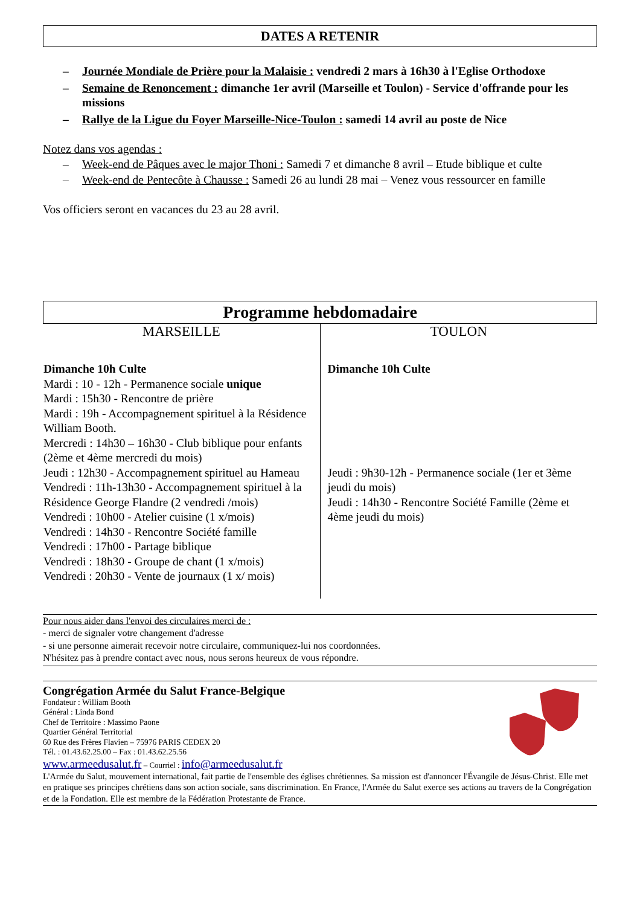DATES A RETENIR
– Journée Mondiale de Prière pour la Malaisie : vendredi 2 mars à 16h30 à l'Eglise Orthodoxe
– Semaine de Renoncement : dimanche 1er avril (Marseille et Toulon) - Service d'offrande pour les missions
– Rallye de la Ligue du Foyer Marseille-Nice-Toulon : samedi 14 avril au poste de Nice
Notez dans vos agendas :
– Week-end de Pâques avec le major Thoni : Samedi 7 et dimanche 8 avril – Etude biblique et culte
– Week-end de Pentecôte à Chausse : Samedi 26 au lundi 28 mai – Venez vous ressourcer en famille
Vos officiers seront en vacances du 23 au 28 avril.
Programme hebdomadaire
| MARSEILLE | TOULON |
| Dimanche 10h Culte Mardi : 10 - 12h - Permanence sociale unique Mardi : 15h30 - Rencontre de prière Mardi : 19h - Accompagnement spirituel à la Résidence William Booth. Mercredi : 14h30 – 16h30 - Club biblique pour enfants (2ème et 4ème mercredi du mois) Jeudi : 12h30 - Accompagnement spirituel au Hameau Vendredi : 11h-13h30 - Accompagnement spirituel à la Résidence George Flandre (2 vendredi /mois) Vendredi : 10h00 - Atelier cuisine (1 x/mois) Vendredi : 14h30 - Rencontre Société famille Vendredi : 17h00 - Partage biblique Vendredi : 18h30 - Groupe de chant (1 x/mois) Vendredi : 20h30 - Vente de journaux (1 x/ mois) | Dimanche 10h Culte Jeudi : 9h30-12h - Permanence sociale (1er et 3ème jeudi du mois) Jeudi : 14h30 - Rencontre Société Famille (2ème et 4ème jeudi du mois) |
Pour nous aider dans l'envoi des circulaires merci de :
- merci de signaler votre changement d'adresse
- si une personne aimerait recevoir notre circulaire, communiquez-lui nos coordonnées.
N'hésitez pas à prendre contact avec nous, nous serons heureux de vous répondre.
Congrégation Armée du Salut France-Belgique
Fondateur : William Booth
Général : Linda Bond
Chef de Territoire : Massimo Paone
Quartier Général Territorial
60 Rue des Frères Flavien – 75976 PARIS CEDEX 20
Tél. : 01.43.62.25.00 – Fax : 01.43.62.25.56
www.armeedusalut.fr – Courriel : info@armeedusalut.fr
L'Armée du Salut, mouvement international, fait partie de l'ensemble des églises chrétiennes. Sa mission est d'annoncer l'Évangile de Jésus-Christ. Elle met en pratique ses principes chrétiens dans son action sociale, sans discrimination. En France, l'Armée du Salut exerce ses actions au travers de la Congrégation et de la Fondation. Elle est membre de la Fédération Protestante de France.